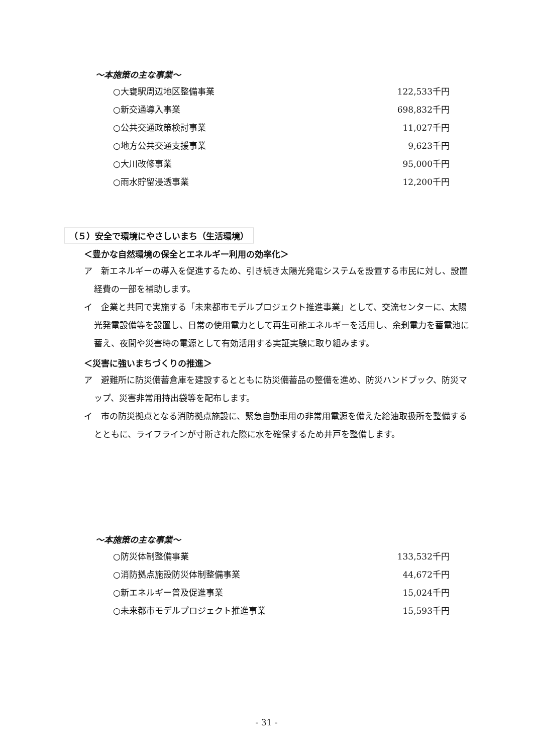～本施策の主な事業～
| ○大甕駅周辺地区整備事業 | 122,533千円 |
| ○新交通導入事業 | 698,832千円 |
| ○公共交通政策検討事業 | 11,027千円 |
| ○地方公共交通支援事業 | 9,623千円 |
| ○大川改修事業 | 95,000千円 |
| ○雨水貯留浸透事業 | 12,200千円 |
（５）安全で環境にやさしいまち（生活環境）
＜豊かな自然環境の保全とエネルギー利用の効率化＞
ア　新エネルギーの導入を促進するため、引き続き太陽光発電システムを設置する市民に対し、設置経費の一部を補助します。
イ　企業と共同で実施する「未来都市モデルプロジェクト推進事業」として、交流センターに、太陽光発電設備等を設置し、日常の使用電力として再生可能エネルギーを活用し、余剰電力を蓄電池に蓄え、夜間や災害時の電源として有効活用する実証実験に取り組みます。
＜災害に強いまちづくりの推進＞
ア　避難所に防災備蓄倉庫を建設するとともに防災備蓄品の整備を進め、防災ハンドブック、防災マップ、災害非常用持出袋等を配布します。
イ　市の防災拠点となる消防拠点施設に、緊急自動車用の非常用電源を備えた給油取扱所を整備するとともに、ライフラインが寸断された際に水を確保するため井戸を整備します。
～本施策の主な事業～
| ○防災体制整備事業 | 133,532千円 |
| ○消防拠点施設防災体制整備事業 | 44,672千円 |
| ○新エネルギー普及促進事業 | 15,024千円 |
| ○未来都市モデルプロジェクト推進事業 | 15,593千円 |
- 31 -